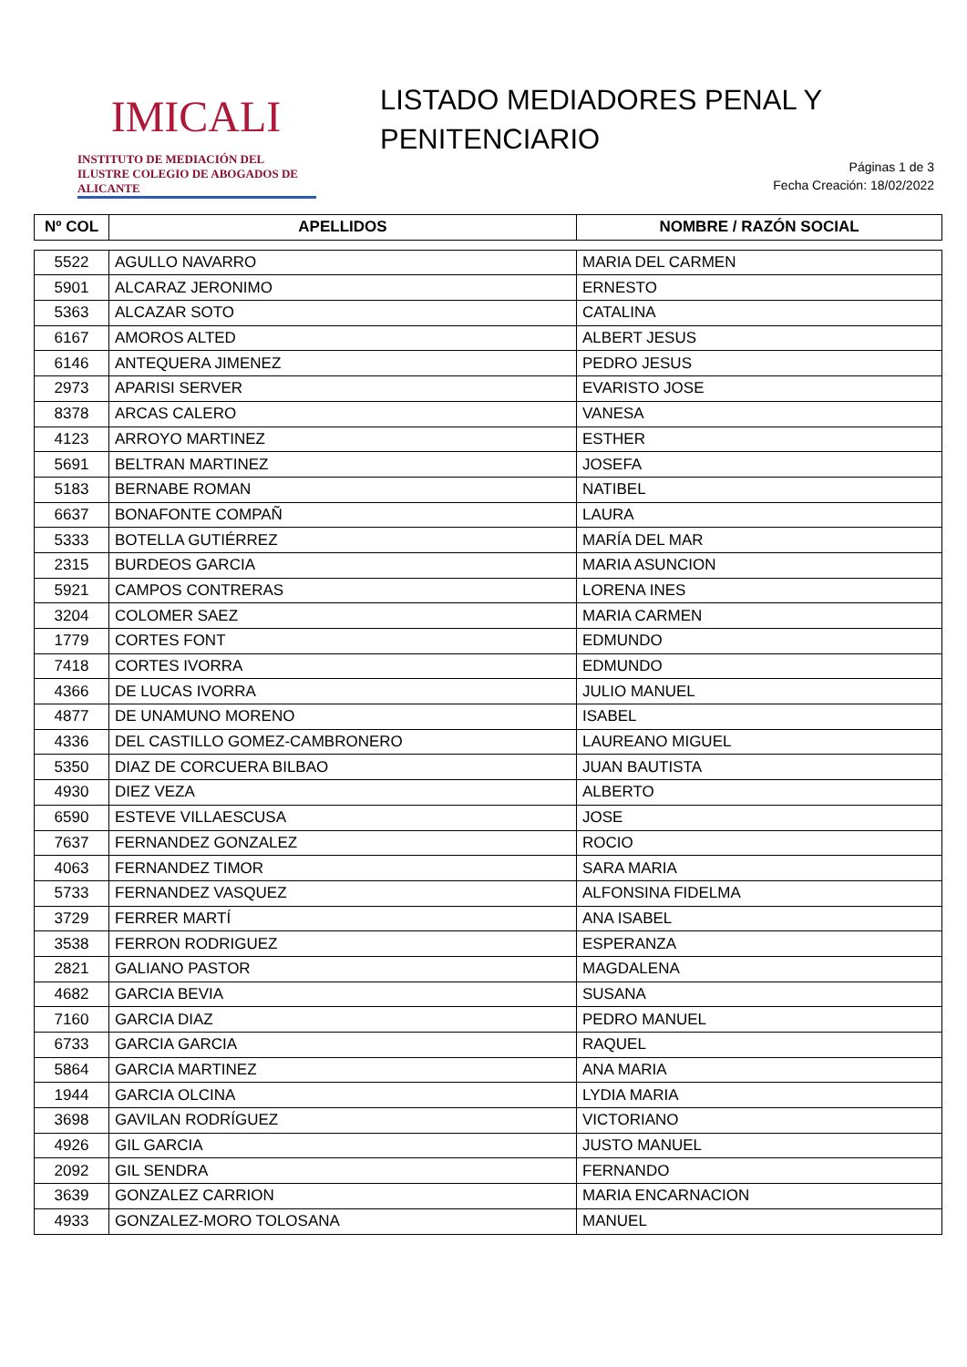IMICALI
INSTITUTO DE MEDIACIÓN DEL ILUSTRE COLEGIO DE ABOGADOS DE ALICANTE
LISTADO MEDIADORES PENAL Y
PENITENCIARIO
Páginas 1 de 3
Fecha Creación: 18/02/2022
| Nº COL | APELLIDOS | NOMBRE / RAZÓN SOCIAL |
| --- | --- | --- |
| 5522 | AGULLO NAVARRO | MARIA DEL CARMEN |
| 5901 | ALCARAZ JERONIMO | ERNESTO |
| 5363 | ALCAZAR SOTO | CATALINA |
| 6167 | AMOROS ALTED | ALBERT JESUS |
| 6146 | ANTEQUERA JIMENEZ | PEDRO JESUS |
| 2973 | APARISI SERVER | EVARISTO JOSE |
| 8378 | ARCAS CALERO | VANESA |
| 4123 | ARROYO MARTINEZ | ESTHER |
| 5691 | BELTRAN MARTINEZ | JOSEFA |
| 5183 | BERNABE ROMAN | NATIBEL |
| 6637 | BONAFONTE COMPAÑ | LAURA |
| 5333 | BOTELLA GUTIÉRREZ | MARÍA DEL MAR |
| 2315 | BURDEOS GARCIA | MARIA ASUNCION |
| 5921 | CAMPOS CONTRERAS | LORENA INES |
| 3204 | COLOMER SAEZ | MARIA CARMEN |
| 1779 | CORTES FONT | EDMUNDO |
| 7418 | CORTES IVORRA | EDMUNDO |
| 4366 | DE LUCAS IVORRA | JULIO MANUEL |
| 4877 | DE UNAMUNO MORENO | ISABEL |
| 4336 | DEL CASTILLO GOMEZ-CAMBRONERO | LAUREANO MIGUEL |
| 5350 | DIAZ DE CORCUERA BILBAO | JUAN BAUTISTA |
| 4930 | DIEZ VEZA | ALBERTO |
| 6590 | ESTEVE VILLAESCUSA | JOSE |
| 7637 | FERNANDEZ GONZALEZ | ROCIO |
| 4063 | FERNANDEZ TIMOR | SARA MARIA |
| 5733 | FERNANDEZ VASQUEZ | ALFONSINA FIDELMA |
| 3729 | FERRER MARTÍ | ANA ISABEL |
| 3538 | FERRON RODRIGUEZ | ESPERANZA |
| 2821 | GALIANO PASTOR | MAGDALENA |
| 4682 | GARCIA BEVIA | SUSANA |
| 7160 | GARCIA DIAZ | PEDRO MANUEL |
| 6733 | GARCIA GARCIA | RAQUEL |
| 5864 | GARCIA MARTINEZ | ANA MARIA |
| 1944 | GARCIA OLCINA | LYDIA MARIA |
| 3698 | GAVILAN RODRÍGUEZ | VICTORIANO |
| 4926 | GIL GARCIA | JUSTO MANUEL |
| 2092 | GIL SENDRA | FERNANDO |
| 3639 | GONZALEZ CARRION | MARIA ENCARNACION |
| 4933 | GONZALEZ-MORO TOLOSANA | MANUEL |